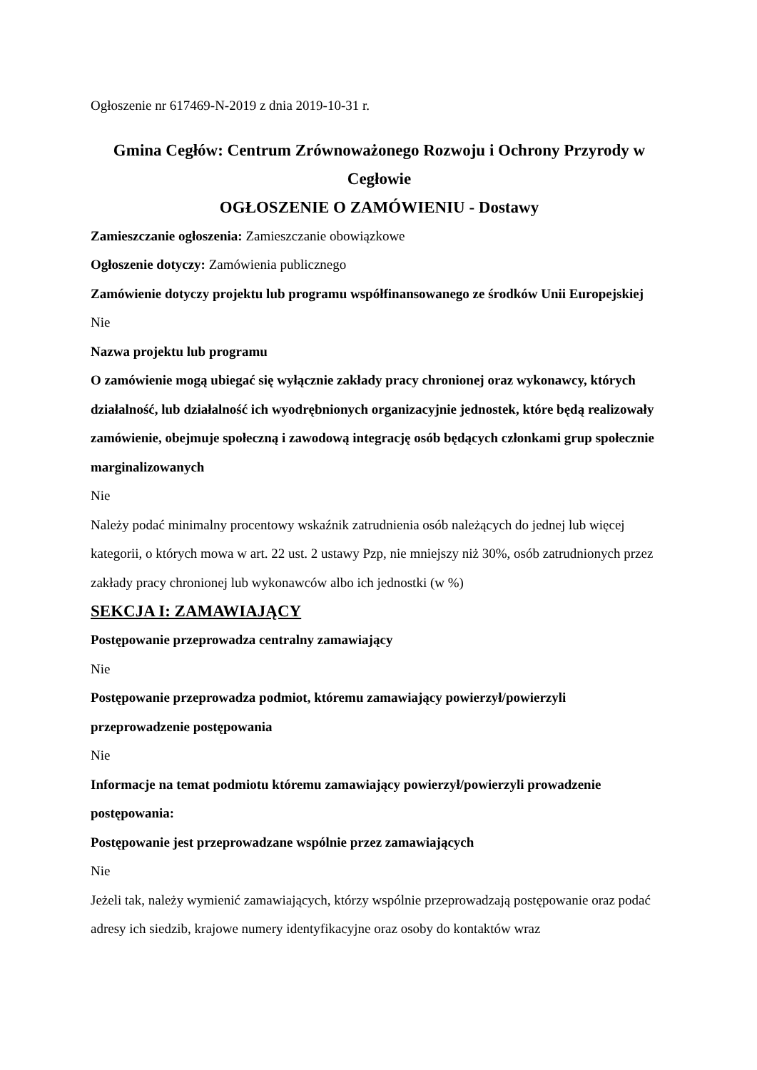Ogłoszenie nr 617469-N-2019 z dnia 2019-10-31 r.
Gmina Cegłów: Centrum Zrównoważonego Rozwoju i Ochrony Przyrody w Cegłowie
OGŁOSZENIE O ZAMÓWIENIU - Dostawy
Zamieszczanie ogłoszenia: Zamieszczanie obowiązkowe
Ogłoszenie dotyczy: Zamówienia publicznego
Zamówienie dotyczy projektu lub programu współfinansowanego ze środków Unii Europejskiej
Nie
Nazwa projektu lub programu
O zamówienie mogą ubiegać się wyłącznie zakłady pracy chronionej oraz wykonawcy, których działalność, lub działalność ich wyodrębnionych organizacyjnie jednostek, które będą realizowały zamówienie, obejmuje społeczną i zawodową integrację osób będących członkami grup społecznie marginalizowanych
Nie
Należy podać minimalny procentowy wskaźnik zatrudnienia osób należących do jednej lub więcej kategorii, o których mowa w art. 22 ust. 2 ustawy Pzp, nie mniejszy niż 30%, osób zatrudnionych przez zakłady pracy chronionej lub wykonawców albo ich jednostki (w %)
SEKCJA I: ZAMAWIAJĄCY
Postępowanie przeprowadza centralny zamawiający
Nie
Postępowanie przeprowadza podmiot, któremu zamawiający powierzył/powierzyli przeprowadzenie postępowania
Nie
Informacje na temat podmiotu któremu zamawiający powierzył/powierzyli prowadzenie postępowania:
Postępowanie jest przeprowadzane wspólnie przez zamawiających
Nie
Jeżeli tak, należy wymienić zamawiających, którzy wspólnie przeprowadzają postępowanie oraz podać adresy ich siedzib, krajowe numery identyfikacyjne oraz osoby do kontaktów wraz